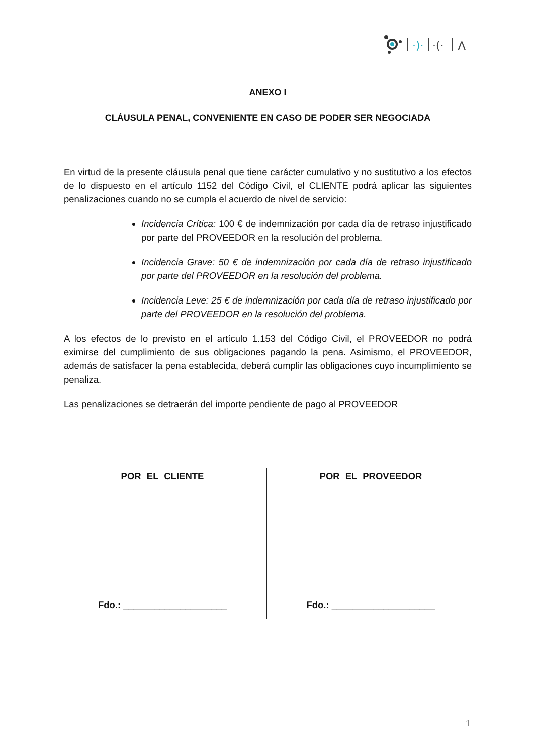·)·
·(·
Λ
ANEXO I
CLÁUSULA PENAL, CONVENIENTE EN CASO DE PODER SER NEGOCIADA
En virtud de la presente cláusula penal que tiene carácter cumulativo y no sustitutivo a los efectos de lo dispuesto en el artículo 1152 del Código Civil, el CLIENTE podrá aplicar las siguientes penalizaciones cuando no se cumpla el acuerdo de nivel de servicio:
Incidencia Crítica: 100 € de indemnización por cada día de retraso injustificado por parte del PROVEEDOR en la resolución del problema.
Incidencia Grave: 50 € de indemnización por cada día de retraso injustificado por parte del PROVEEDOR en la resolución del problema.
Incidencia Leve: 25 € de indemnización por cada día de retraso injustificado por parte del PROVEEDOR en la resolución del problema.
A los efectos de lo previsto en el artículo 1.153 del Código Civil, el PROVEEDOR no podrá eximirse del cumplimiento de sus obligaciones pagando la pena. Asimismo, el PROVEEDOR, además de satisfacer la pena establecida, deberá cumplir las obligaciones cuyo incumplimiento se penaliza.
Las penalizaciones se detraerán del importe pendiente de pago al PROVEEDOR
| POR EL CLIENTE | POR EL PROVEEDOR |
| --- | --- |
| Fdo.: ____________________ | Fdo.: ____________________ |
1